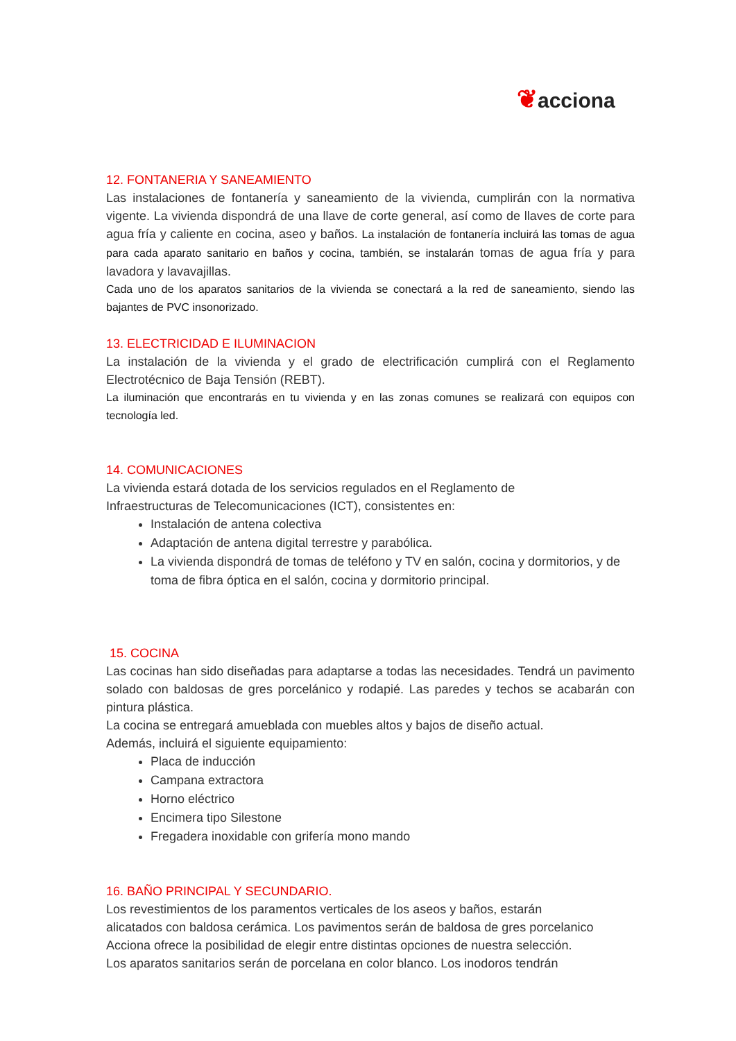❦acciona
12. FONTANERIA Y SANEAMIENTO
Las instalaciones de fontanería y saneamiento de la vivienda, cumplirán con la normativa vigente. La vivienda dispondrá de una llave de corte general, así como de llaves de corte para agua fría y caliente en cocina, aseo y baños. La instalación de fontanería incluirá las tomas de agua para cada aparato sanitario en baños y cocina, también, se instalarán tomas de agua fría y para lavadora y lavavajillas.
Cada uno de los aparatos sanitarios de la vivienda se conectará a la red de saneamiento, siendo las bajantes de PVC insonorizado.
13. ELECTRICIDAD E ILUMINACION
La instalación de la vivienda y el grado de electrificación cumplirá con el Reglamento Electrotécnico de Baja Tensión (REBT).
La iluminación que encontrarás en tu vivienda y en las zonas comunes se realizará con equipos con tecnología led.
14. COMUNICACIONES
La vivienda estará dotada de los servicios regulados en el Reglamento de
Infraestructuras de Telecomunicaciones (ICT), consistentes en:
Instalación de antena colectiva
Adaptación de antena digital terrestre y parabólica.
La vivienda dispondrá de tomas de teléfono y TV en salón, cocina y dormitorios, y de toma de fibra óptica en el salón, cocina y dormitorio principal.
15. COCINA
Las cocinas han sido diseñadas para adaptarse a todas las necesidades. Tendrá un pavimento solado con baldosas de gres porcelánico y rodapié. Las paredes y techos se acabarán con pintura plástica.
La cocina se entregará amueblada con muebles altos y bajos de diseño actual.
Además, incluirá el siguiente equipamiento:
Placa de inducción
Campana extractora
Horno eléctrico
Encimera tipo Silestone
Fregadera inoxidable con grifería mono mando
16. BAÑO PRINCIPAL Y SECUNDARIO.
Los revestimientos de los paramentos verticales de los aseos y baños, estarán
alicatados con baldosa cerámica. Los pavimentos serán de baldosa de gres porcelanico
Acciona ofrece la posibilidad de elegir entre distintas opciones de nuestra selección.
Los aparatos sanitarios serán de porcelana en color blanco. Los inodoros tendrán